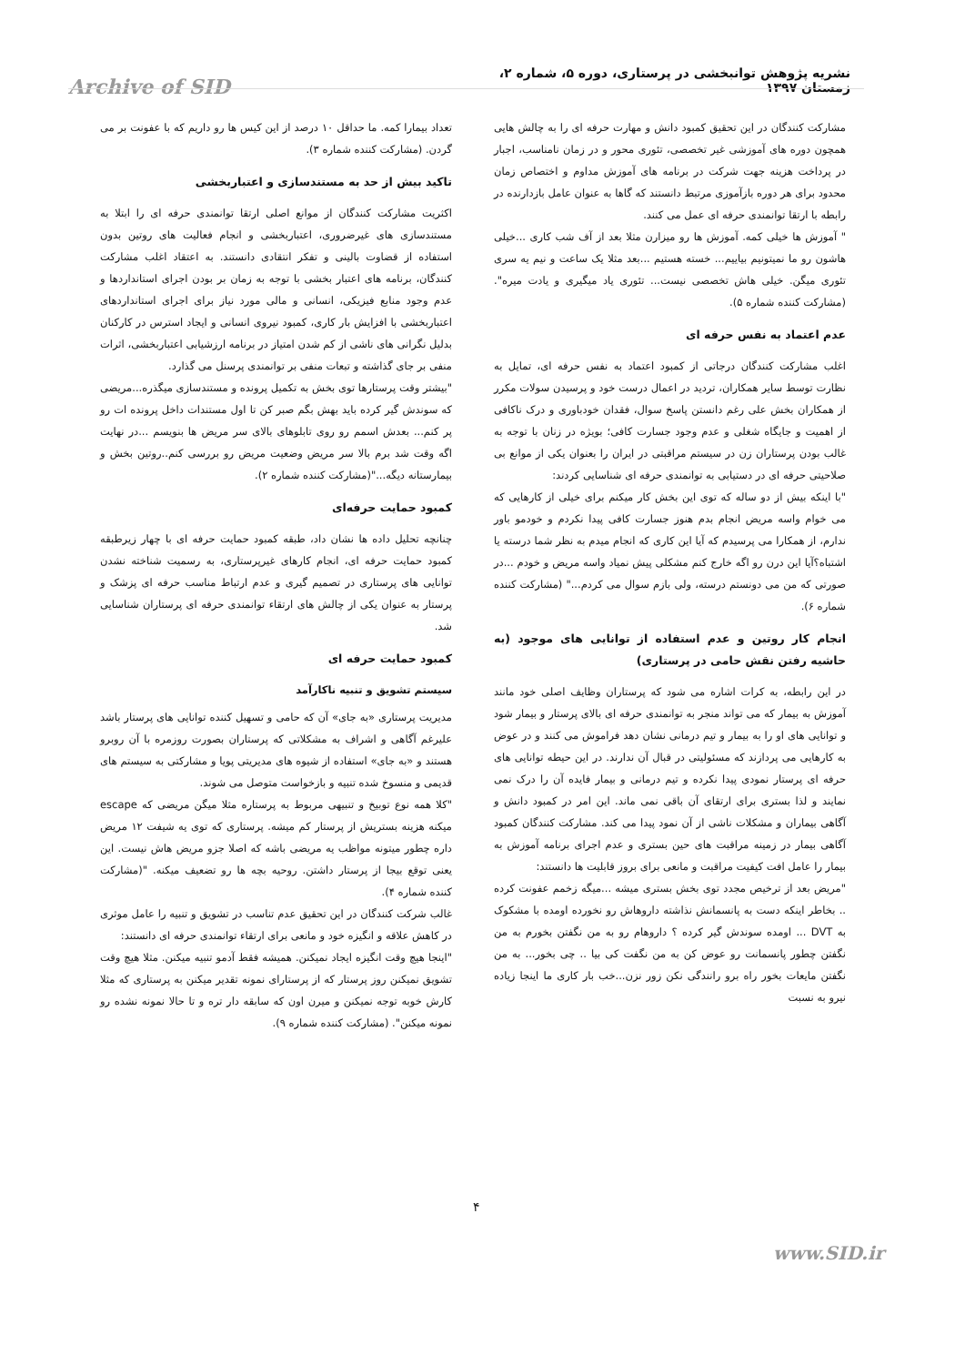نشریه پژوهش توانبخشی در پرستاری، دوره ۵، شماره ۲، زمستان ۱۳۹۷
Archive of SID
مشارکت کنندگان در این تحقیق کمبود دانش و مهارت حرفه ای را به چالش هایی همچون دوره های آموزشی غیر تخصصی، تئوری محور و در زمان نامناسب، اجبار در پرداخت هزینه جهت شرکت در برنامه های آموزش مداوم و اختصاص زمان محدود برای هر دوره بازآموزی مرتبط دانستند که گاها به عنوان عامل بازدارنده در رابطه با ارتقا توانمندی حرفه ای عمل می کنند.
" آموزش ها خیلی کمه. آموزش ها رو میزارن مثلا بعد از آف شب کاری ...خیلی هاشون رو ما نمیتونیم بیاییم... خسته هستیم ...بعد مثلا یک ساعت و نیم یه سری تئوری میگن. خیلی هاش تخصصی نیست... تئوری یاد میگیری و یادت میره".(مشارکت کننده شماره ۵).
عدم اعتماد به نفس حرفه ای
اغلب مشارکت کنندگان درجاتی از کمبود اعتماد به نفس حرفه ای، تمایل به نظارت توسط سایر همکاران، تردید در اعمال درست خود و پرسیدن سولات مکرر از همکاران بخش علی رغم دانستن پاسخ سوال، فقدان خودباوری و درک ناکافی از اهمیت و جایگاه شغلی و عدم وجود جسارت کافی؛ بویژه در زنان با توجه به غالب بودن پرستاران زن در سیستم مراقبتی در ایران را بعنوان یکی از موانع بی صلاحیتی حرفه ای در دستیابی به توانمندی حرفه ای شناسایی کردند:
"با اینکه بیش از دو ساله که توی این بخش کار میکنم برای خیلی از کارهایی که می خوام واسه مریض انجام بدم هنوز جسارت کافی پیدا نکردم و خودمو باور ندارم، از همکارا می پرسیدم که آیا این کاری که انجام میدم به نظر شما درسته یا اشتباه؟آیا این درن رو اگه خارج کنم مشکلی پیش نمیاد واسه مریض و خودم ...در صورتی که من می دونستم درسته، ولی بازم سوال می کردم..." (مشارکت کننده شماره ۶).
انجام کار روتین و عدم استفاده از توانایی های موجود (به حاشیه رفتن نقش حامی در پرستاری)
در این رابطه، به کرات اشاره می شود که پرستاران وظایف اصلی خود مانند آموزش به بیمار که می تواند منجر به توانمندی حرفه ای بالای پرستار و بیمار شود و توانایی های او را به بیمار و تیم درمانی نشان دهد فراموش می کنند و در عوض به کارهایی می پردازند که مسئولیتی در قبال آن ندارند. در این حیطه توانایی های حرفه ای پرستار نمودی پیدا نکرده و تیم درمانی و بیمار فایده آن را درک نمی نمایند و لذا بستری برای ارتقای آن باقی نمی ماند. این امر در کمبود دانش و آگاهی بیماران و مشکلات ناشی از آن نمود پیدا می کند. مشارکت کنندگان کمبود آگاهی بیمار در زمینه مراقبت های حین بستری و عدم اجرای برنامه آموزش به بیمار را عامل افت کیفیت مراقبت و مانعی برای بروز قابلیت ها دانستند:
"مریض بعد از ترخیص مجدد توی بخش بستری میشه ...میگه زخمم عفونت کرده .. بخاطر اینکه دست به پانسمانش نذاشته داروهاش رو نخورده اومده با مشکوک به DVT ... اومده سوندش گیر کرده ؟ داروهام رو به من نگفتن بخورم به من نگفتن چطور پانسمانت رو عوض کن به من نگفت کی بیا .. چی بخور... به من نگفتن مایعات بخور راه برو رانندگی نکن زور نزن...خب بار کاری ما اینجا زیاده نیرو به نسبت
تعداد بیمارا کمه. ما حداقل ۱۰ درصد از این کیس ها رو داریم که با عفونت بر می گردن. (مشارکت کننده شماره ۳).
تاکید بیش از حد به مستندسازی و اعتباربخشی
اکثریت مشارکت کنندگان از موانع اصلی ارتقا توانمندی حرفه ای را ابتلا به مستندسازی های غیرضروری، اعتباربخشی و انجام فعالیت های روتین بدون استفاده از قضاوت بالینی و تفکر انتقادی دانستند. به اعتقاد اغلب مشارکت کنندگان، برنامه های اعتبار بخشی با توجه به زمان بر بودن اجرای استانداردها و عدم وجود منابع فیزیکی، انسانی و مالی مورد نیاز برای اجرای استانداردهای اعتباربخشی با افزایش بار کاری، کمبود نیروی انسانی و ایجاد استرس در کارکنان بدلیل نگرانی های ناشی از کم شدن امتیاز در برنامه ارزشیابی اعتباربخشی، اثرات منفی بر جای گذاشته و تبعات منفی بر توانمندی پرسنل می گذارد.
"بیشتر وقت پرستارها توی بخش به تکمیل پرونده و مستندسازی میگذره...مریضی که سوندش گیر کرده باید بهش بگم صبر کن تا اول مستندات داخل پرونده ات رو پر کنم... بعدش اسمم رو روی تابلوهای بالای سر مریض ها بنویسم ...در نهایت اگه وقت شد برم بالا سر مریض وضعیت مریض رو بررسی کنم..روتین بخش و بیمارستانه دیگه..."(مشارکت کننده شماره ۲).
کمبود حمایت حرفه‌ای
چنانچه تحلیل داده ها نشان داد، طبقه کمبود حمایت حرفه ای با چهار زیرطبقه کمبود حمایت حرفه ای، انجام کارهای غیرپرستاری، به رسمیت شناخته نشدن توانایی های پرستاری در تصمیم گیری و عدم ارتباط مناسب حرفه ای پزشک و پرستار به عنوان یکی از چالش های ارتقاء توانمندی حرفه ای پرستاران شناسایی شد.
کمبود حمایت حرفه ای
سیستم تشویق و تنبیه ناکارآمد
مدیریت پرستاری «به جای» آن که حامی و تسهیل کننده توانایی های پرستار باشد علیرغم آگاهی و اشراف به مشکلاتی که پرستاران بصورت روزمره با آن روبرو هستند و «به جای» استفاده از شیوه های مدیریتی پویا و مشارکتی به سیستم های قدیمی و منسوخ شده تنبیه و بازخواست متوصل می شوند.
"کلا همه نوع توبیخ و تنبیهی مربوط به پرستاره مثلا میگن مریضی که escape میکنه هزینه بستریش از پرستار کم میشه. پرستاری که توی یه شیفت ۱۲ مریض داره چطور میتونه مواظب یه مریضی باشه که اصلا جزو مریض هاش نیست. این یعنی توقع بیجا از پرستار داشتن. روحیه بچه ها رو تضعیف میکنه. "(مشارکت کننده شماره ۴).
غالب شرکت کنندگان در این تحقیق عدم تناسب در تشویق و تنبیه را عامل موثری در کاهش علاقه و انگیزه خود و مانعی برای ارتقاء توانمندی حرفه ای دانستند:
"اینجا هیچ وقت انگیزه ایجاد نمیکنن. همیشه فقط آدمو تنبیه میکنن. مثلا هیچ وقت تشویق نمیکنن روز پرستار که از پرستارای نمونه تقدیر میکنن به پرستاری که مثلا کارش خوبه توجه نمیکنن و میرن اون که سابقه دار تره و تا حالا نمونه نشده رو نمونه میکنن". (مشارکت کننده شماره ۹).
۴
www.SID.ir